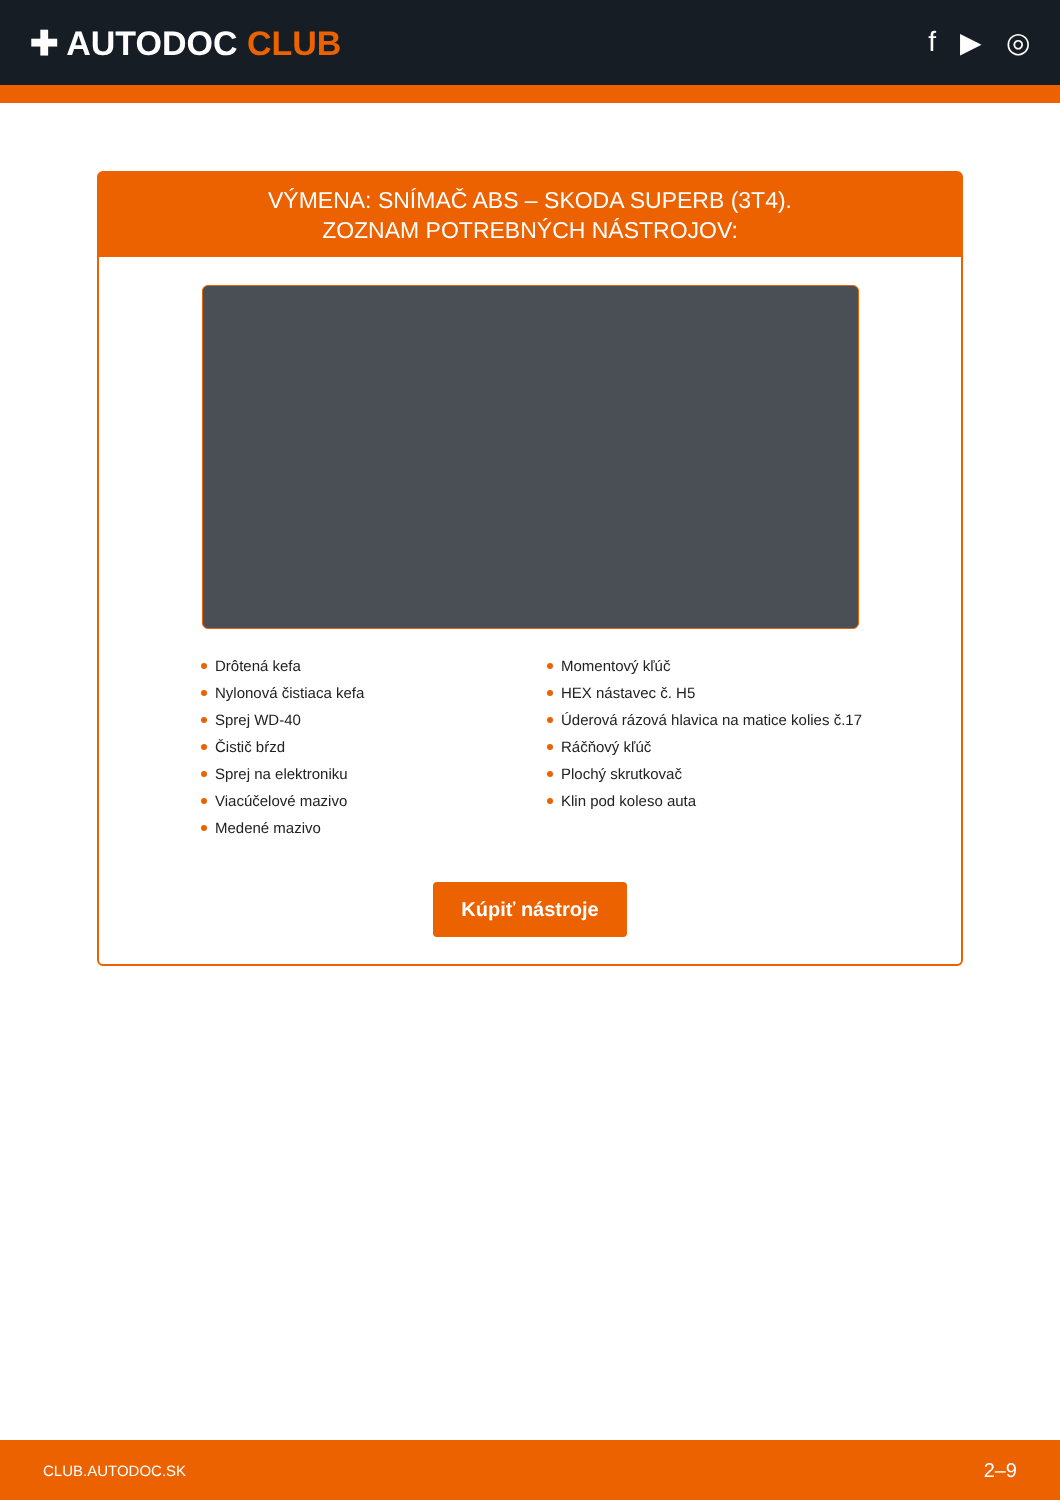✚ AUTODOC CLUB
f ▶ ◎
VÝMENA: SNÍMAČ ABS – SKODA SUPERB (3T4).
ZOZNAM POTREBNÝCH NÁSTROJOV:
Drôtená kefa
Nylonová čistiaca kefa
Sprej WD-40
Čistič bŕzd
Sprej na elektroniku
Viacúčelové mazivo
Medené mazivo
Momentový kľúč
HEX nástavec č. H5
Úderová rázová hlavica na matice kolies č.17
Ráčňový kľúč
Plochý skrutkovač
Klin pod koleso auta
Kúpiť nástroje
CLUB.AUTODOC.SK 2–9